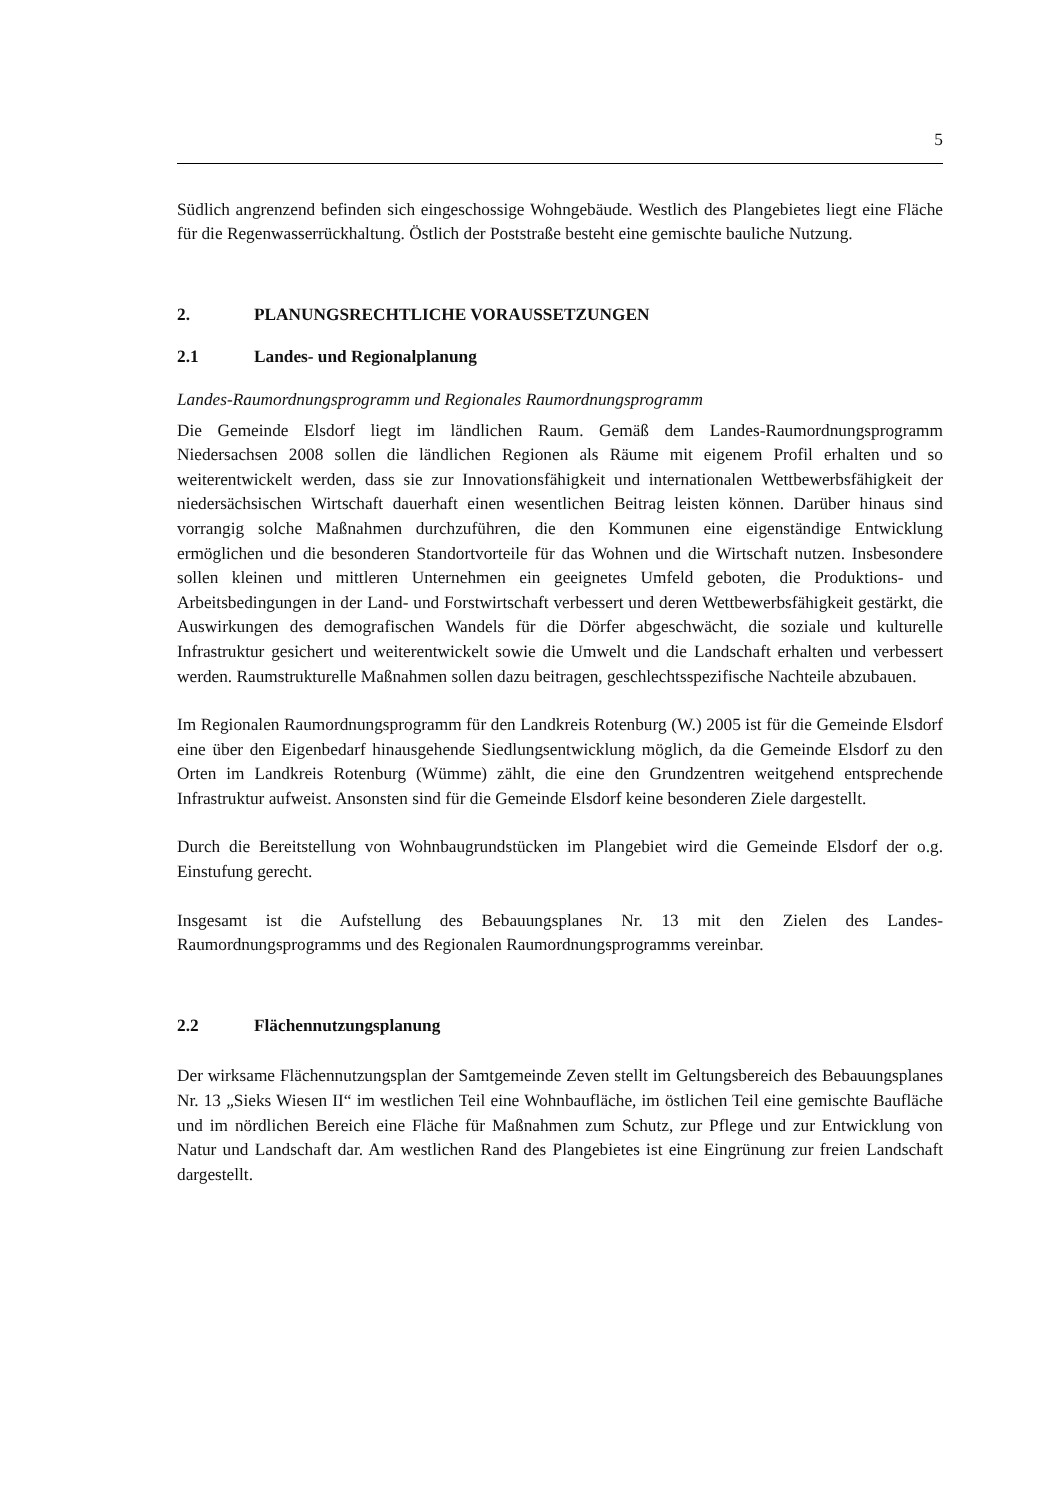5
Südlich angrenzend befinden sich eingeschossige Wohngebäude. Westlich des Plangebietes liegt eine Fläche für die Regenwasserrückhaltung. Östlich der Poststraße besteht eine gemischte bauliche Nutzung.
2. PLANUNGSRECHTLICHE VORAUSSETZUNGEN
2.1 Landes- und Regionalplanung
Landes-Raumordnungsprogramm und Regionales Raumordnungsprogramm
Die Gemeinde Elsdorf liegt im ländlichen Raum. Gemäß dem Landes-Raumordnungsprogramm Niedersachsen 2008 sollen die ländlichen Regionen als Räume mit eigenem Profil erhalten und so weiterentwickelt werden, dass sie zur Innovationsfähigkeit und internationalen Wettbewerbsfähigkeit der niedersächsischen Wirtschaft dauerhaft einen wesentlichen Beitrag leisten können. Darüber hinaus sind vorrangig solche Maßnahmen durchzuführen, die den Kommunen eine eigenständige Entwicklung ermöglichen und die besonderen Standortvorteile für das Wohnen und die Wirtschaft nutzen. Insbesondere sollen kleinen und mittleren Unternehmen ein geeignetes Umfeld geboten, die Produktions- und Arbeitsbedingungen in der Land- und Forstwirtschaft verbessert und deren Wettbewerbsfähigkeit gestärkt, die Auswirkungen des demografischen Wandels für die Dörfer abgeschwächt, die soziale und kulturelle Infrastruktur gesichert und weiterentwickelt sowie die Umwelt und die Landschaft erhalten und verbessert werden. Raumstrukturelle Maßnahmen sollen dazu beitragen, geschlechtsspezifische Nachteile abzubauen.
Im Regionalen Raumordnungsprogramm für den Landkreis Rotenburg (W.) 2005 ist für die Gemeinde Elsdorf eine über den Eigenbedarf hinausgehende Siedlungsentwicklung möglich, da die Gemeinde Elsdorf zu den Orten im Landkreis Rotenburg (Wümme) zählt, die eine den Grundzentren weitgehend entsprechende Infrastruktur aufweist. Ansonsten sind für die Gemeinde Elsdorf keine besonderen Ziele dargestellt.
Durch die Bereitstellung von Wohnbaugrundstücken im Plangebiet wird die Gemeinde Elsdorf der o.g. Einstufung gerecht.
Insgesamt ist die Aufstellung des Bebauungsplanes Nr. 13 mit den Zielen des Landes-Raumordnungsprogramms und des Regionalen Raumordnungsprogramms vereinbar.
2.2 Flächennutzungsplanung
Der wirksame Flächennutzungsplan der Samtgemeinde Zeven stellt im Geltungsbereich des Bebauungsplanes Nr. 13 „Sieks Wiesen II“ im westlichen Teil eine Wohnbaufläche, im östlichen Teil eine gemischte Baufläche und im nördlichen Bereich eine Fläche für Maßnahmen zum Schutz, zur Pflege und zur Entwicklung von Natur und Landschaft dar. Am westlichen Rand des Plangebietes ist eine Eingrünung zur freien Landschaft dargestellt.